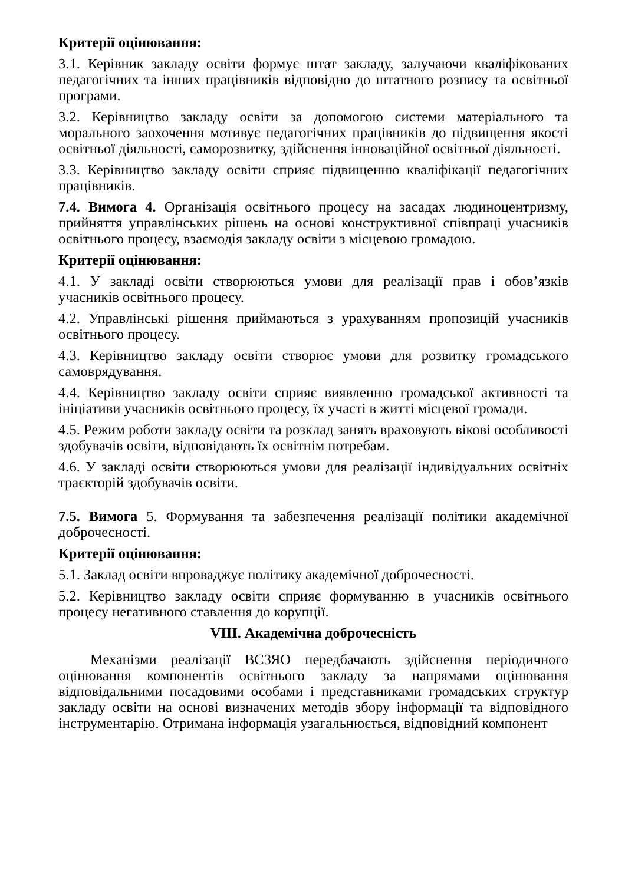Критерії оцінювання:
3.1. Керівник закладу освіти формує штат закладу, залучаючи кваліфікованих педагогічних та інших працівників відповідно до штатного розпису та освітньої програми.
3.2. Керівництво закладу освіти за допомогою системи матеріального та морального заохочення мотивує педагогічних працівників до підвищення якості освітньої діяльності, саморозвитку, здійснення інноваційної освітньої діяльності.
3.3. Керівництво закладу освіти сприяє підвищенню кваліфікації педагогічних працівників.
7.4. Вимога 4. Організація освітнього процесу на засадах людиноцентризму, прийняття управлінських рішень на основі конструктивної співпраці учасників освітнього процесу, взаємодія закладу освіти з місцевою громадою.
Критерії оцінювання:
4.1. У закладі освіти створюються умови для реалізації прав і обов’язків учасників освітнього процесу.
4.2. Управлінські рішення приймаються з урахуванням пропозицій учасників освітнього процесу.
4.3. Керівництво закладу освіти створює умови для розвитку громадського самоврядування.
4.4. Керівництво закладу освіти сприяє виявленню громадської активності та ініціативи учасників освітнього процесу, їх участі в житті місцевої громади.
4.5. Режим роботи закладу освіти та розклад занять враховують вікові особливості здобувачів освіти, відповідають їх освітнім потребам.
4.6. У закладі освіти створюються умови для реалізації індивідуальних освітніх траєкторій здобувачів освіти.
7.5. Вимога 5. Формування та забезпечення реалізації політики академічної доброчесності.
Критерії оцінювання:
5.1. Заклад освіти впроваджує політику академічної доброчесності.
5.2. Керівництво закладу освіти сприяє формуванню в учасників освітнього процесу негативного ставлення до корупції.
VIII. Академічна доброчесність
Механізми реалізації ВСЗЯО передбачають здійснення періодичного оцінювання компонентів освітнього закладу за напрямами оцінювання відповідальними посадовими особами і представниками громадських структур закладу освіти на основі визначених методів збору інформації та відповідного інструментарію. Отримана інформація узагальнюється, відповідний компонент